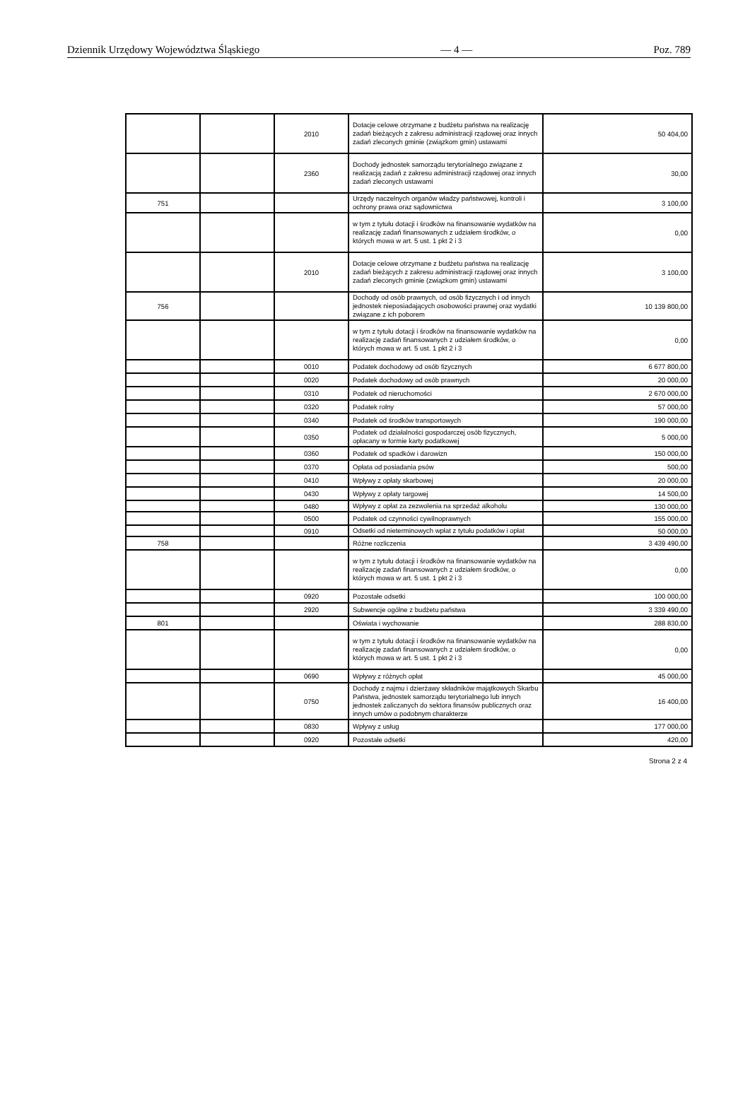Dziennik Urzędowy Województwa Śląskiego — 4 — Poz. 789
| | | 2010 | Dotacje celowe otrzymane z budżetu państwa na realizację zadań bieżących z zakresu administracji rządowej oraz innych zadań zleconych gminie (związkom gmin) ustawami | 50 404,00 |
| | | 2360 | Dochody jednostek samorządu terytorialnego związane z realizacją zadań z zakresu administracji rządowej oraz innych zadań zleconych ustawami | 30,00 |
| 751 | | | Urzędy naczelnych organów władzy państwowej, kontroli i ochrony prawa oraz sądownictwa | 3 100,00 |
| | | | w tym z tytułu dotacji i środków na finansowanie wydatków na realizację zadań finansowanych z udziałem środków, o których mowa w art. 5 ust. 1 pkt 2 i 3 | 0,00 |
| | | 2010 | Dotacje celowe otrzymane z budżetu państwa na realizację zadań bieżących z zakresu administracji rządowej oraz innych zadań zleconych gminie (związkom gmin) ustawami | 3 100,00 |
| 756 | | | Dochody od osób prawnych, od osób fizycznych i od innych jednostek nieposiadających osobowości prawnej oraz wydatki związane z ich poborem | 10 139 800,00 |
| | | | w tym z tytułu dotacji i środków na finansowanie wydatków na realizację zadań finansowanych z udziałem środków, o których mowa w art. 5 ust. 1 pkt 2 i 3 | 0,00 |
| | | 0010 | Podatek dochodowy od osób fizycznych | 6 677 800,00 |
| | | 0020 | Podatek dochodowy od osób prawnych | 20 000,00 |
| | | 0310 | Podatek od nieruchomości | 2 670 000,00 |
| | | 0320 | Podatek rolny | 57 000,00 |
| | | 0340 | Podatek od środków transportowych | 190 000,00 |
| | | 0350 | Podatek od działalności gospodarczej osób fizycznych, opłacany w formie karty podatkowej | 5 000,00 |
| | | 0360 | Podatek od spadków i darowizn | 150 000,00 |
| | | 0370 | Opłata od posiadania psów | 500,00 |
| | | 0410 | Wpływy z opłaty skarbowej | 20 000,00 |
| | | 0430 | Wpływy z opłaty targowej | 14 500,00 |
| | | 0480 | Wpływy z opłat za zezwolenia na sprzedaż alkoholu | 130 000,00 |
| | | 0500 | Podatek od czynności cywilnoprawnych | 155 000,00 |
| | | 0910 | Odsetki od nieterminowych wpłat z tytułu podatków i opłat | 50 000,00 |
| 758 | | | Różne rozliczenia | 3 439 490,00 |
| | | | w tym z tytułu dotacji i środków na finansowanie wydatków na realizację zadań finansowanych z udziałem środków, o których mowa w art. 5 ust. 1 pkt 2 i 3 | 0,00 |
| | | 0920 | Pozostałe odsetki | 100 000,00 |
| | | 2920 | Subwencje ogólne z budżetu państwa | 3 339 490,00 |
| 801 | | | Oświata i wychowanie | 288 830,00 |
| | | | w tym z tytułu dotacji i środków na finansowanie wydatków na realizację zadań finansowanych z udziałem środków, o których mowa w art. 5 ust. 1 pkt 2 i 3 | 0,00 |
| | | 0690 | Wpływy z różnych opłat | 45 000,00 |
| | | 0750 | Dochody z najmu i dzierżawy składników majątkowych Skarbu Państwa, jednostek samorządu terytorialnego lub innych jednostek zaliczanych do sektora finansów publicznych oraz innych umów o podobnym charakterze | 16 400,00 |
| | | 0830 | Wpływy z usług | 177 000,00 |
| | | 0920 | Pozostałe odsetki | 420,00 |
Strona 2 z 4